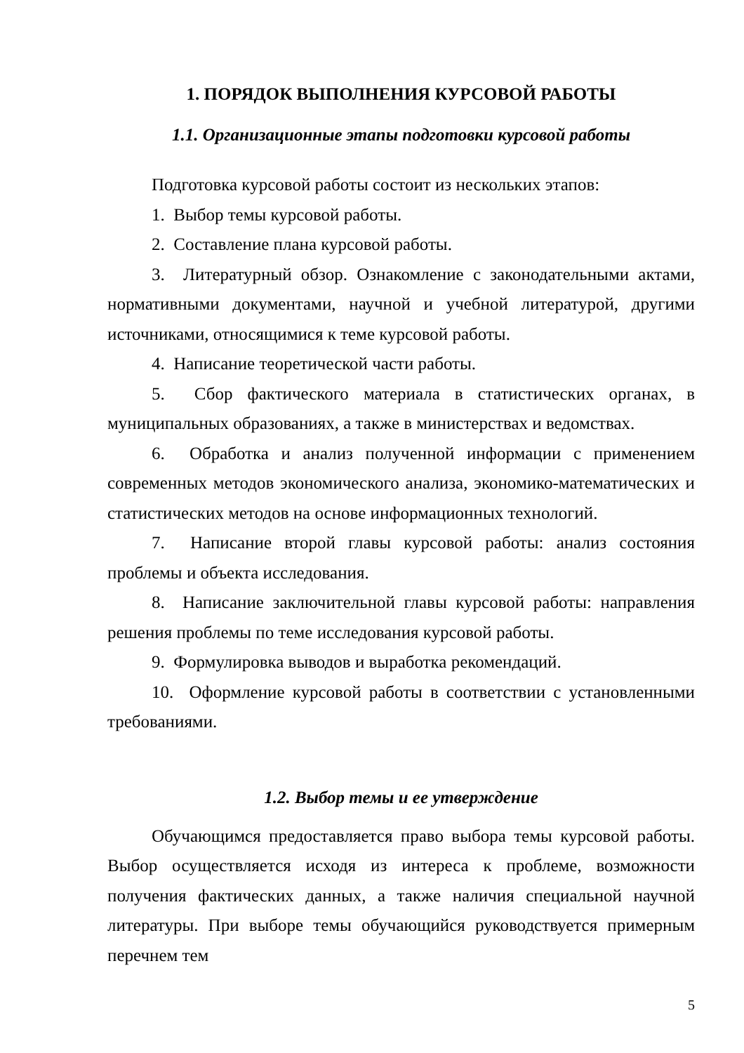1. ПОРЯДОК ВЫПОЛНЕНИЯ КУРСОВОЙ РАБОТЫ
1.1. Организационные этапы подготовки курсовой работы
Подготовка курсовой работы состоит из нескольких этапов:
1. Выбор темы курсовой работы.
2. Составление плана курсовой работы.
3. Литературный обзор. Ознакомление с законодательными актами, нормативными документами, научной и учебной литературой, другими источниками, относящимися к теме курсовой работы.
4. Написание теоретической части работы.
5. Сбор фактического материала в статистических органах, в муниципальных образованиях, а также в министерствах и ведомствах.
6. Обработка и анализ полученной информации с применением современных методов экономического анализа, экономико-математических и статистических методов на основе информационных технологий.
7. Написание второй главы курсовой работы: анализ состояния проблемы и объекта исследования.
8. Написание заключительной главы курсовой работы: направления решения проблемы по теме исследования курсовой работы.
9. Формулировка выводов и выработка рекомендаций.
10. Оформление курсовой работы в соответствии с установленными требованиями.
1.2. Выбор темы и ее утверждение
Обучающимся предоставляется право выбора темы курсовой работы. Выбор осуществляется исходя из интереса к проблеме, возможности получения фактических данных, а также наличия специальной научной литературы. При выборе темы обучающийся руководствуется примерным перечнем тем
5